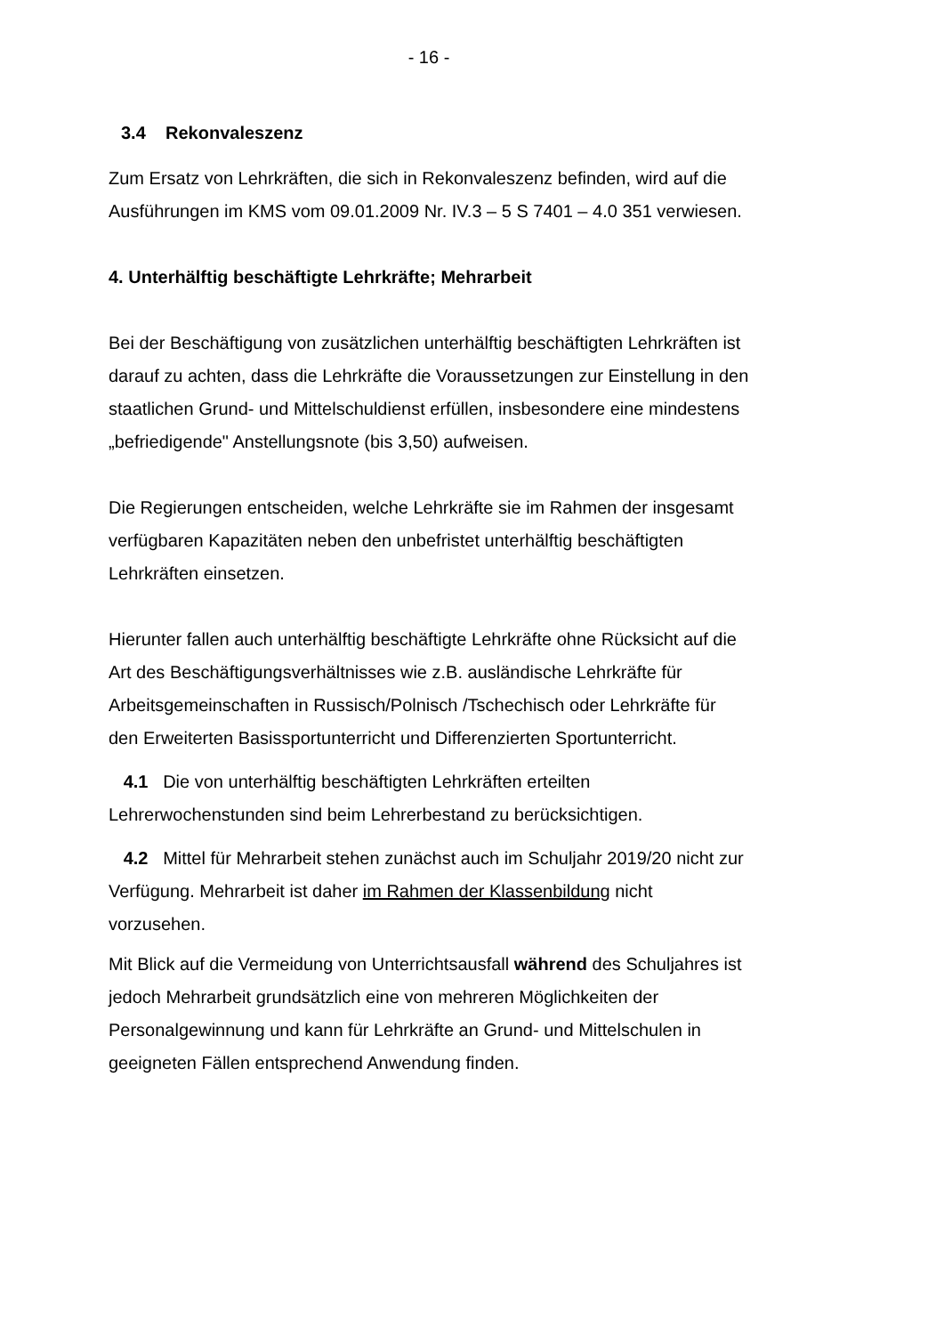- 16 -
3.4 Rekonvaleszenz
Zum Ersatz von Lehrkräften, die sich in Rekonvaleszenz befinden, wird auf die Ausführungen im KMS vom 09.01.2009 Nr. IV.3 – 5 S 7401 – 4.0 351 verwiesen.
4. Unterhälftig beschäftigte Lehrkräfte; Mehrarbeit
Bei der Beschäftigung von zusätzlichen unterhälftig beschäftigten Lehrkräften ist darauf zu achten, dass die Lehrkräfte die Voraussetzungen zur Einstellung in den staatlichen Grund- und Mittelschuldienst erfüllen, insbesondere eine mindestens „befriedigende" Anstellungsnote (bis 3,50) aufweisen.
Die Regierungen entscheiden, welche Lehrkräfte sie im Rahmen der insgesamt verfügbaren Kapazitäten neben den unbefristet unterhälftig beschäftigten Lehrkräften einsetzen.
Hierunter fallen auch unterhälftig beschäftigte Lehrkräfte ohne Rücksicht auf die Art des Beschäftigungsverhältnisses wie z.B. ausländische Lehrkräfte für Arbeitsgemeinschaften in Russisch/Polnisch /Tschechisch oder Lehrkräfte für den Erweiterten Basissportunterricht und Differenzierten Sportunterricht.
4.1 Die von unterhälftig beschäftigten Lehrkräften erteilten Lehrerwochenstunden sind beim Lehrerbestand zu berücksichtigen.
4.2 Mittel für Mehrarbeit stehen zunächst auch im Schuljahr 2019/20 nicht zur Verfügung. Mehrarbeit ist daher im Rahmen der Klassenbildung nicht vorzusehen.
Mit Blick auf die Vermeidung von Unterrichtsausfall während des Schuljahres ist jedoch Mehrarbeit grundsätzlich eine von mehreren Möglichkeiten der Personalgewinnung und kann für Lehrkräfte an Grund- und Mittelschulen in geeigneten Fällen entsprechend Anwendung finden.